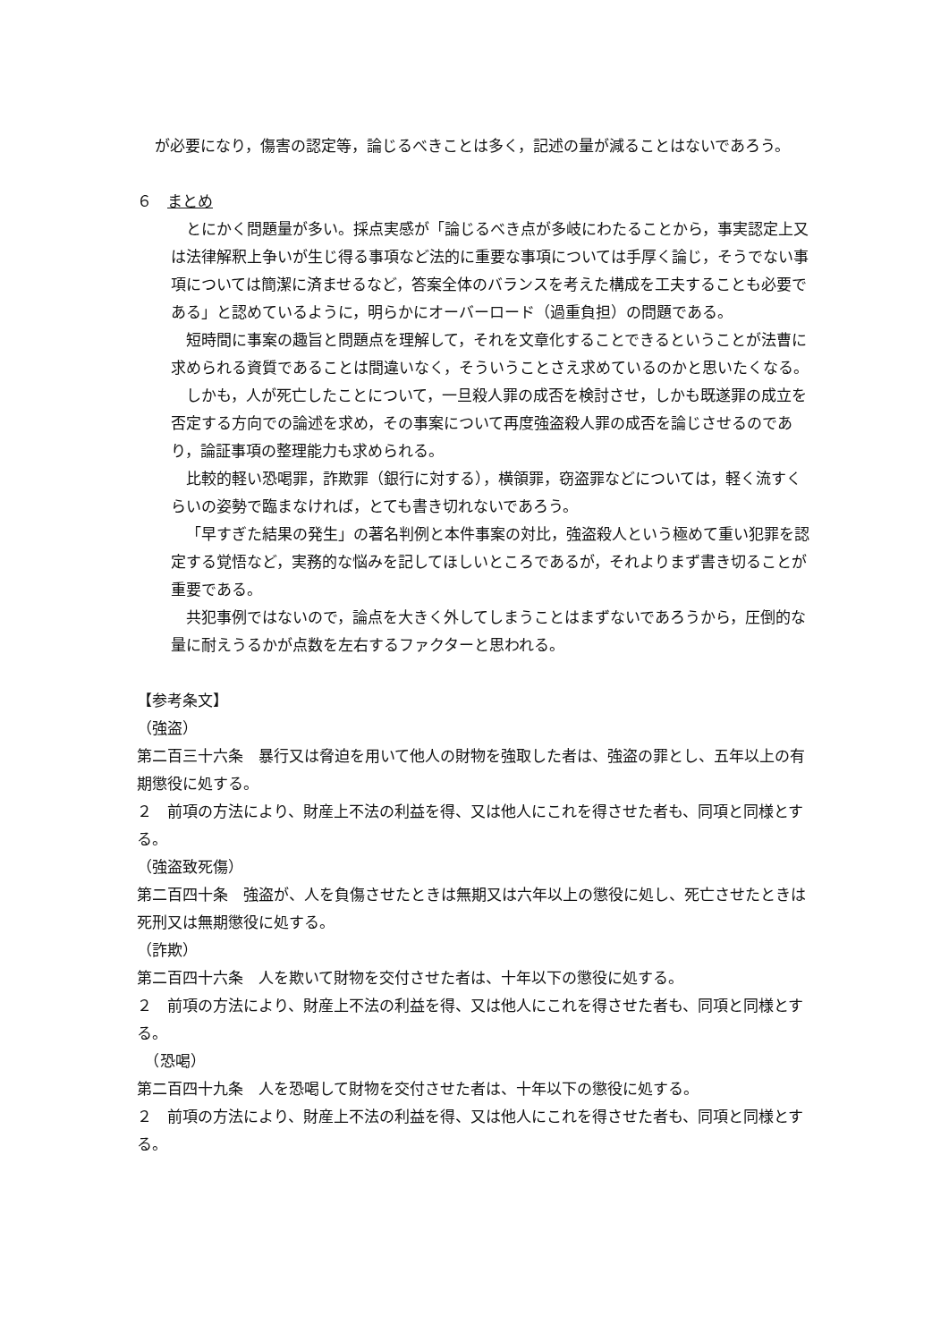が必要になり，傷害の認定等，論じるべきことは多く，記述の量が減ることはないであろう。
６　まとめ
とにかく問題量が多い。採点実感が「論じるべき点が多岐にわたることから，事実認定上又は法律解釈上争いが生じ得る事項など法的に重要な事項については手厚く論じ，そうでない事項については簡潔に済ませるなど，答案全体のバランスを考えた構成を工夫することも必要である」と認めているように，明らかにオーバーロード（過重負担）の問題である。
短時間に事案の趣旨と問題点を理解して，それを文章化することできるということが法曹に求められる資質であることは間違いなく，そういうことさえ求めているのかと思いたくなる。
しかも，人が死亡したことについて，一旦殺人罪の成否を検討させ，しかも既遂罪の成立を否定する方向での論述を求め，その事案について再度強盗殺人罪の成否を論じさせるのであり，論証事項の整理能力も求められる。
比較的軽い恐喝罪，詐欺罪（銀行に対する），横領罪，窃盗罪などについては，軽く流すくらいの姿勢で臨まなければ，とても書き切れないであろう。
「早すぎた結果の発生」の著名判例と本件事案の対比，強盗殺人という極めて重い犯罪を認定する覚悟など，実務的な悩みを記してほしいところであるが，それよりまず書き切ることが重要である。
共犯事例ではないので，論点を大きく外してしまうことはまずないであろうから，圧倒的な量に耐えうるかが点数を左右するファクターと思われる。
【参考条文】
（強盗）
第二百三十六条　暴行又は脅迫を用いて他人の財物を強取した者は、強盗の罪とし、五年以上の有期懲役に処する。
２　前項の方法により、財産上不法の利益を得、又は他人にこれを得させた者も、同項と同様とする。
（強盗致死傷）
第二百四十条　強盗が、人を負傷させたときは無期又は六年以上の懲役に処し、死亡させたときは死刑又は無期懲役に処する。
（詐欺）
第二百四十六条　人を欺いて財物を交付させた者は、十年以下の懲役に処する。
２　前項の方法により、財産上不法の利益を得、又は他人にこれを得させた者も、同項と同様とする。
　（恐喝）
第二百四十九条　人を恐喝して財物を交付させた者は、十年以下の懲役に処する。
２　前項の方法により、財産上不法の利益を得、又は他人にこれを得させた者も、同項と同様とする。